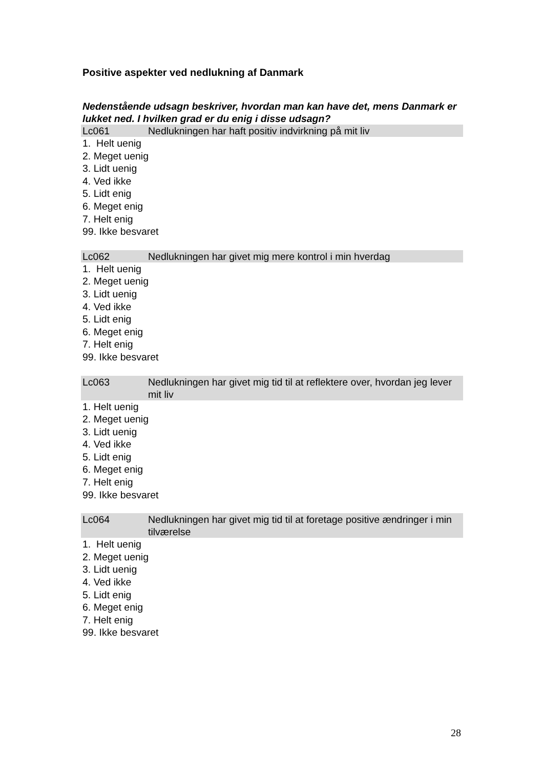Positive aspekter ved nedlukning af Danmark
Nedenstående udsagn beskriver, hvordan man kan have det, mens Danmark er lukket ned. I hvilken grad er du enig i disse udsagn?
Lc061 Nedlukningen har haft positiv indvirkning på mit liv
1. Helt uenig
2. Meget uenig
3. Lidt uenig
4. Ved ikke
5. Lidt enig
6. Meget enig
7. Helt enig
99. Ikke besvaret
Lc062 Nedlukningen har givet mig mere kontrol i min hverdag
1. Helt uenig
2. Meget uenig
3. Lidt uenig
4. Ved ikke
5. Lidt enig
6. Meget enig
7. Helt enig
99. Ikke besvaret
Lc063 Nedlukningen har givet mig tid til at reflektere over, hvordan jeg lever mit liv
1. Helt uenig
2. Meget uenig
3. Lidt uenig
4. Ved ikke
5. Lidt enig
6. Meget enig
7. Helt enig
99. Ikke besvaret
Lc064 Nedlukningen har givet mig tid til at foretage positive ændringer i min tilværelse
1. Helt uenig
2. Meget uenig
3. Lidt uenig
4. Ved ikke
5. Lidt enig
6. Meget enig
7. Helt enig
99. Ikke besvaret
28